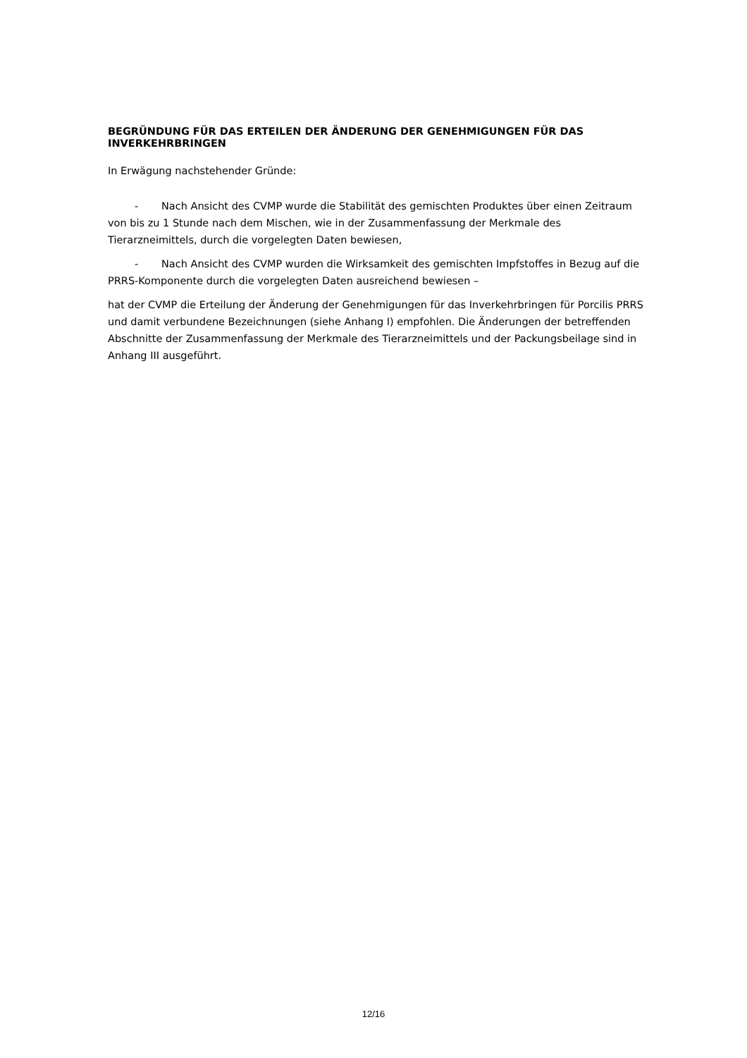BEGRÜNDUNG FÜR DAS ERTEILEN DER ÄNDERUNG DER GENEHMIGUNGEN FÜR DAS INVERKEHRBRINGEN
In Erwägung nachstehender Gründe:
- Nach Ansicht des CVMP wurde die Stabilität des gemischten Produktes über einen Zeitraum von bis zu 1 Stunde nach dem Mischen, wie in der Zusammenfassung der Merkmale des Tierarzneimittels, durch die vorgelegten Daten bewiesen,
- Nach Ansicht des CVMP wurden die Wirksamkeit des gemischten Impfstoffes in Bezug auf die PRRS-Komponente durch die vorgelegten Daten ausreichend bewiesen –
hat der CVMP die Erteilung der Änderung der Genehmigungen für das Inverkehrbringen für Porcilis PRRS und damit verbundene Bezeichnungen (siehe Anhang I) empfohlen. Die Änderungen der betreffenden Abschnitte der Zusammenfassung der Merkmale des Tierarzneimittels und der Packungsbeilage sind in Anhang III ausgeführt.
12/16